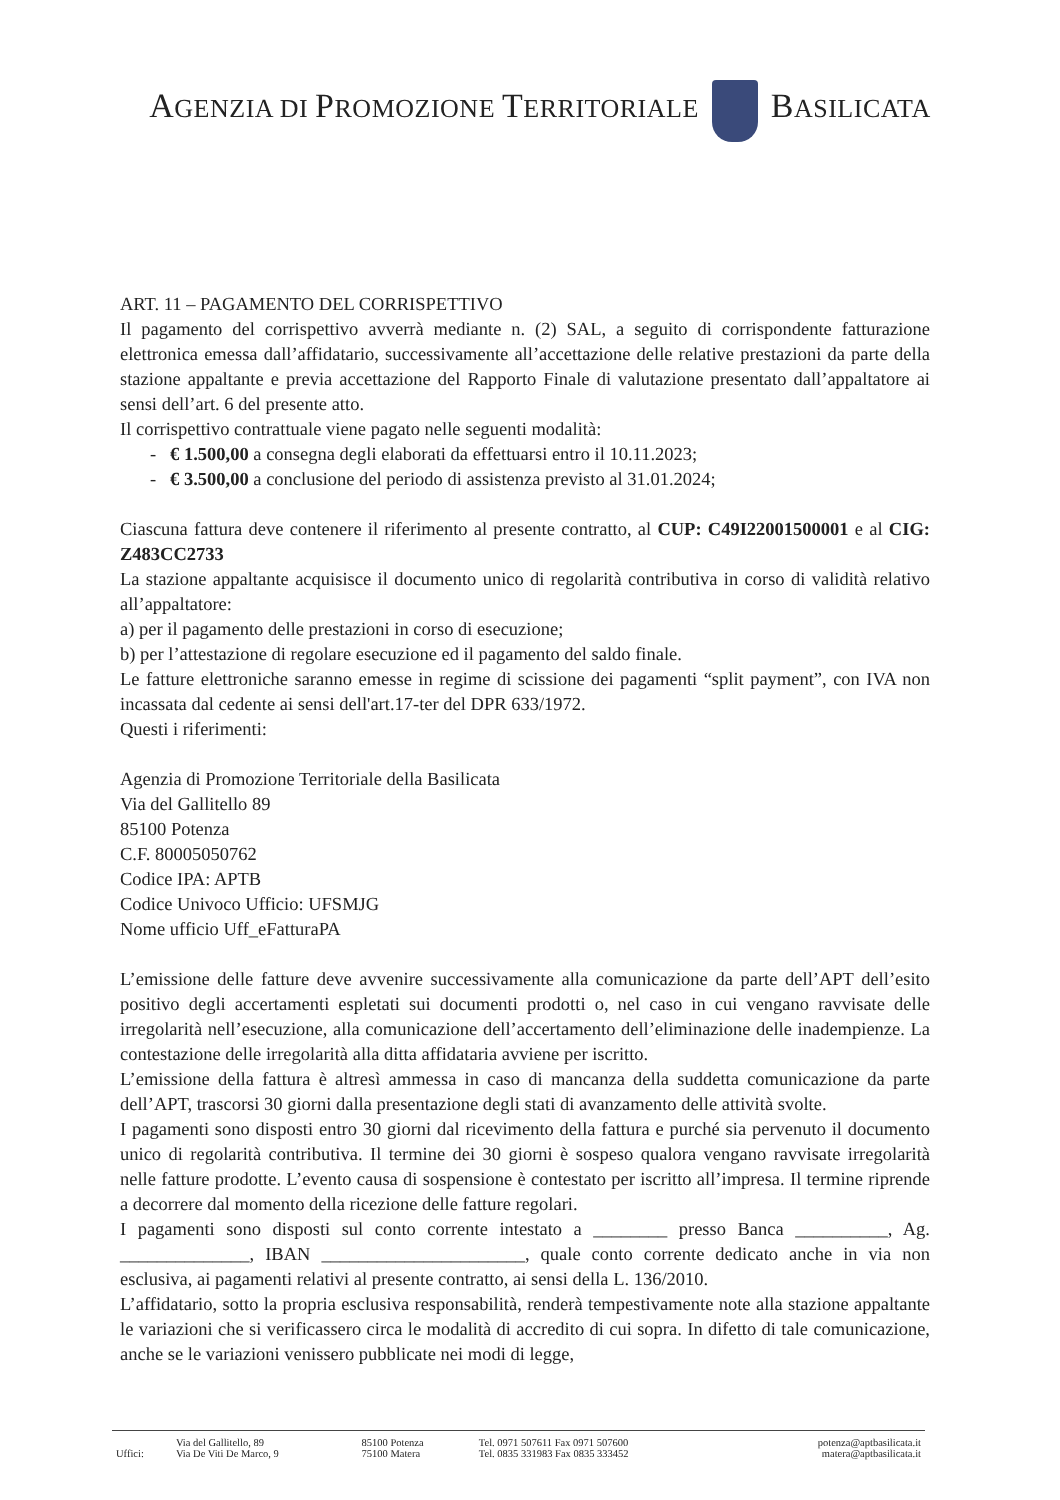AGENZIA DI PROMOZIONE TERRITORIALE BASILICATA
ART. 11 – PAGAMENTO DEL CORRISPETTIVO
Il pagamento del corrispettivo avverrà mediante n. (2) SAL, a seguito di corrispondente fatturazione elettronica emessa dall’affidatario, successivamente all’accettazione delle relative prestazioni da parte della stazione appaltante e previa accettazione del Rapporto Finale di valutazione presentato dall’appaltatore ai sensi dell’art. 6 del presente atto.
Il corrispettivo contrattuale viene pagato nelle seguenti modalità:
- € 1.500,00 a consegna degli elaborati da effettuarsi entro il 10.11.2023;
- € 3.500,00 a conclusione del periodo di assistenza previsto al 31.01.2024;
Ciascuna fattura deve contenere il riferimento al presente contratto, al CUP: C49I22001500001 e al CIG: Z483CC2733
La stazione appaltante acquisisce il documento unico di regolarità contributiva in corso di validità relativo all’appaltatore:
a) per il pagamento delle prestazioni in corso di esecuzione;
b) per l’attestazione di regolare esecuzione ed il pagamento del saldo finale.
Le fatture elettroniche saranno emesse in regime di scissione dei pagamenti “split payment”, con IVA non incassata dal cedente ai sensi dell'art.17-ter del DPR 633/1972.
Questi i riferimenti:
Agenzia di Promozione Territoriale della Basilicata
Via del Gallitello 89
85100 Potenza
C.F. 80005050762
Codice IPA: APTB
Codice Univoco Ufficio: UFSMJG
Nome ufficio Uff_eFatturaPA
L’emissione delle fatture deve avvenire successivamente alla comunicazione da parte dell’APT dell’esito positivo degli accertamenti espletati sui documenti prodotti o, nel caso in cui vengano ravvisate delle irregolarità nell’esecuzione, alla comunicazione dell’accertamento dell’eliminazione delle inadempienze. La contestazione delle irregolarità alla ditta affidataria avviene per iscritto.
L’emissione della fattura è altresì ammessa in caso di mancanza della suddetta comunicazione da parte dell’APT, trascorsi 30 giorni dalla presentazione degli stati di avanzamento delle attività svolte.
I pagamenti sono disposti entro 30 giorni dal ricevimento della fattura e purché sia pervenuto il documento unico di regolarità contributiva. Il termine dei 30 giorni è sospeso qualora vengano ravvisate irregolarità nelle fatture prodotte. L’evento causa di sospensione è contestato per iscritto all’impresa. Il termine riprende a decorrere dal momento della ricezione delle fatture regolari.
I pagamenti sono disposti sul conto corrente intestato a ________ presso Banca __________, Ag. ______________, IBAN ______________________, quale conto corrente dedicato anche in via non esclusiva, ai pagamenti relativi al presente contratto, ai sensi della L. 136/2010.
L’affidatario, sotto la propria esclusiva responsabilità, renderà tempestivamente note alla stazione appaltante le variazioni che si verificassero circa le modalità di accredito di cui sopra. In difetto di tale comunicazione, anche se le variazioni venissero pubblicate nei modi di legge,
| Uffici: | Via del Gallitello, 89 | 85100 Potenza | Tel. 0971 507611 Fax 0971 507600 | potenza@aptbasilicata.it |
| | Via De Viti De Marco, 9 | 75100 Matera | Tel. 0835 331983 Fax 0835 333452 | matera@aptbasilicata.it |